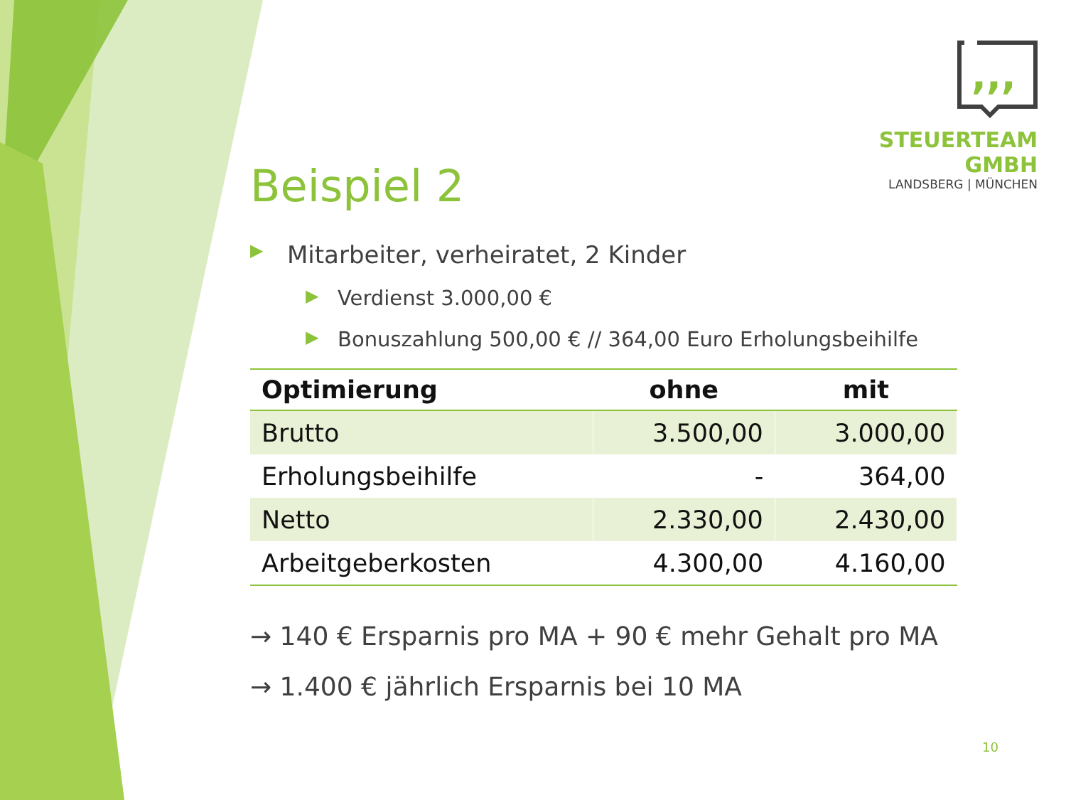,,,
STEUERTEAM GMBH
LANDSBERG | MÜNCHEN
Beispiel 2
▶ Mitarbeiter, verheiratet, 2 Kinder
▶ Verdienst 3.000,00 €
▶ Bonuszahlung 500,00 € // 364,00 Euro Erholungsbeihilfe
| Optimierung | ohne | mit |
| --- | --- | --- |
| Brutto | 3.500,00 | 3.000,00 |
| Erholungsbeihilfe | - | 364,00 |
| Netto | 2.330,00 | 2.430,00 |
| Arbeitgeberkosten | 4.300,00 | 4.160,00 |
→ 140 € Ersparnis pro MA + 90 € mehr Gehalt pro MA
→ 1.400 € jährlich Ersparnis bei 10 MA
10